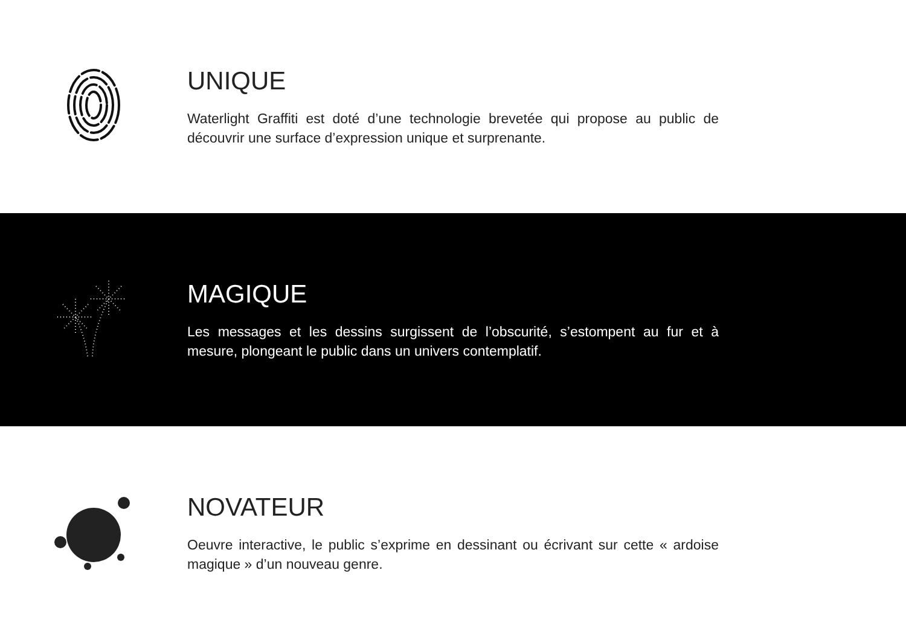UNIQUE
Waterlight Graffiti est doté d’une technologie brevetée qui propose au public de découvrir une surface d’expression unique et surprenante.
MAGIQUE
Les messages et les dessins surgissent de l’obscurité, s’estompent au fur et à mesure, plongeant le public dans un univers contemplatif.
NOVATEUR
Oeuvre interactive, le public s’exprime en dessinant ou écrivant sur cette « ardoise magique » d’un nouveau genre.